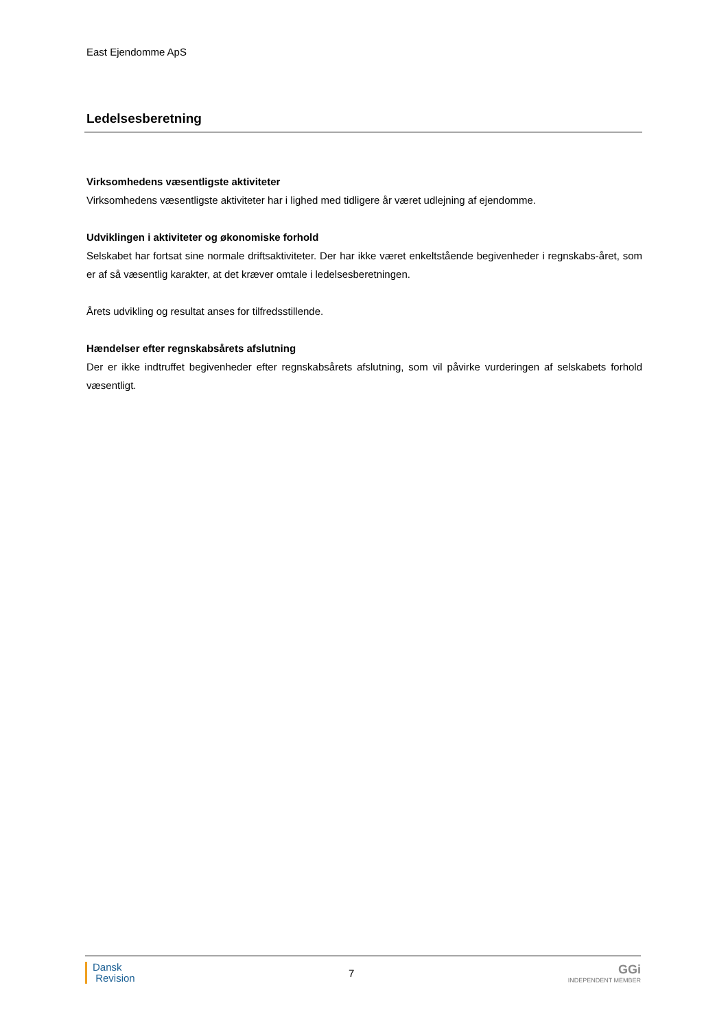East Ejendomme ApS
Ledelsesberetning
Virksomhedens væsentligste aktiviteter
Virksomhedens væsentligste aktiviteter har i lighed med tidligere år været udlejning af ejendomme.
Udviklingen i aktiviteter og økonomiske forhold
Selskabet har fortsat sine normale driftsaktiviteter. Der har ikke været enkeltstående begivenheder i regnskabs-året, som er af så væsentlig karakter, at det kræver omtale i ledelsesberetningen.
Årets udvikling og resultat anses for tilfredsstillende.
Hændelser efter regnskabsårets afslutning
Der er ikke indtruffet begivenheder efter regnskabsårets afslutning, som vil påvirke vurderingen af selskabets forhold væsentligt.
Dansk
Revision
7
GGi
INDEPENDENT MEMBER